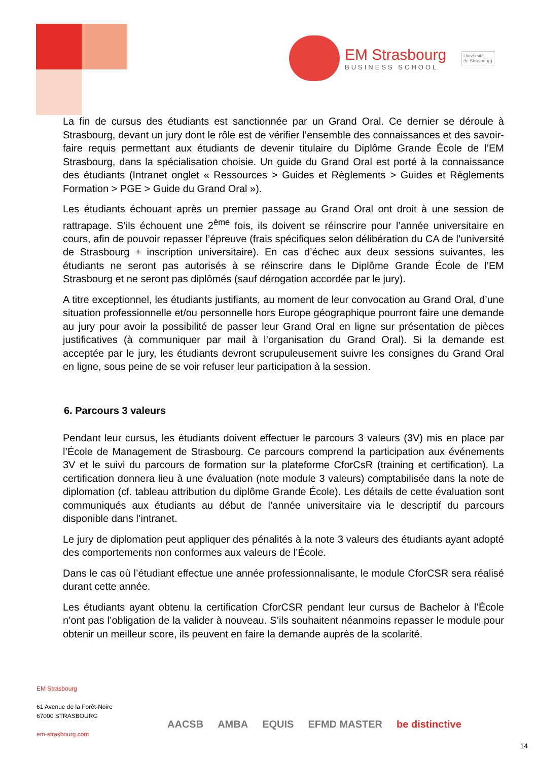EM Strasbourg
BUSINESS SCHOOL
Université
de Strasbourg
La fin de cursus des étudiants est sanctionnée par un Grand Oral. Ce dernier se déroule à Strasbourg, devant un jury dont le rôle est de vérifier l’ensemble des connaissances et des savoir-faire requis permettant aux étudiants de devenir titulaire du Diplôme Grande École de l’EM Strasbourg, dans la spécialisation choisie. Un guide du Grand Oral est porté à la connaissance des étudiants (Intranet onglet « Ressources > Guides et Règlements > Guides et Règlements Formation > PGE > Guide du Grand Oral »).
Les étudiants échouant après un premier passage au Grand Oral ont droit à une session de rattrapage. S’ils échouent une 2<sup>ème</sup> fois, ils doivent se réinscrire pour l’année universitaire en cours, afin de pouvoir repasser l’épreuve (frais spécifiques selon délibération du CA de l’université de Strasbourg + inscription universitaire). En cas d’échec aux deux sessions suivantes, les étudiants ne seront pas autorisés à se réinscrire dans le Diplôme Grande École de l’EM Strasbourg et ne seront pas diplômés (sauf dérogation accordée par le jury).
A titre exceptionnel, les étudiants justifiants, au moment de leur convocation au Grand Oral, d’une situation professionnelle et/ou personnelle hors Europe géographique pourront faire une demande au jury pour avoir la possibilité de passer leur Grand Oral en ligne sur présentation de pièces justificatives (à communiquer par mail à l’organisation du Grand Oral). Si la demande est acceptée par le jury, les étudiants devront scrupuleusement suivre les consignes du Grand Oral en ligne, sous peine de se voir refuser leur participation à la session.
6. Parcours 3 valeurs
Pendant leur cursus, les étudiants doivent effectuer le parcours 3 valeurs (3V) mis en place par l’École de Management de Strasbourg. Ce parcours comprend la participation aux événements 3V et le suivi du parcours de formation sur la plateforme CforCsR (training et certification). La certification donnera lieu à une évaluation (note module 3 valeurs) comptabilisée dans la note de diplomation (cf. tableau attribution du diplôme Grande École). Les détails de cette évaluation sont communiqués aux étudiants au début de l’année universitaire via le descriptif du parcours disponible dans l’intranet.
Le jury de diplomation peut appliquer des pénalités à la note 3 valeurs des étudiants ayant adopté des comportements non conformes aux valeurs de l’École.
Dans le cas où l’étudiant effectue une année professionnalisante, le module CforCSR sera réalisé durant cette année.
Les étudiants ayant obtenu la certification CforCSR pendant leur cursus de Bachelor à l’École n’ont pas l’obligation de la valider à nouveau. S’ils souhaitent néanmoins repasser le module pour obtenir un meilleur score, ils peuvent en faire la demande auprès de la scolarité.
EM Strasbourg
61 Avenue de la Forêt-Noire
67000 STRASBOURG
em-strasbourg.com
AACSB AMBA EQUIS EFMD MASTER be distinctive
14